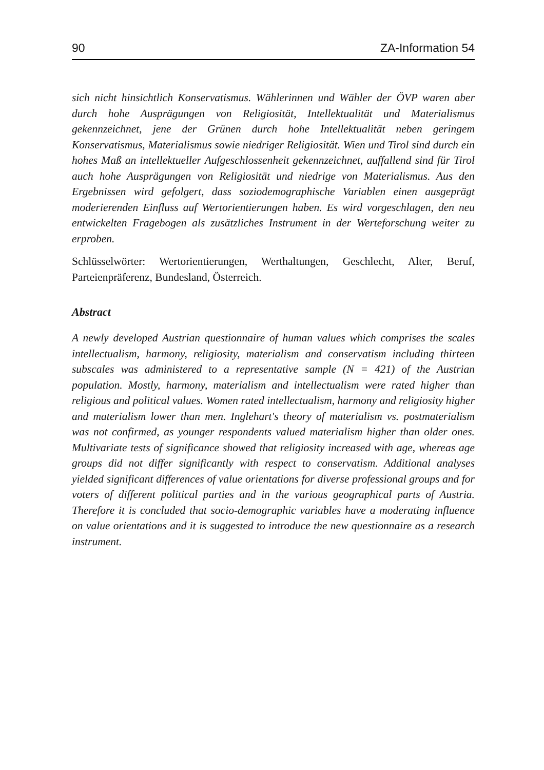90 ZA-Information 54
sich nicht hinsichtlich Konservatismus. Wählerinnen und Wähler der ÖVP waren aber durch hohe Ausprägungen von Religiosität, Intellektualität und Materialismus gekennzeichnet, jene der Grünen durch hohe Intellektualität neben geringem Konservatismus, Materialismus sowie niedriger Religiosität. Wien und Tirol sind durch ein hohes Maß an intellektueller Aufgeschlossenheit gekennzeichnet, auffallend sind für Tirol auch hohe Ausprägungen von Religiosität und niedrige von Materialismus. Aus den Ergebnissen wird gefolgert, dass soziodemographische Variablen einen ausgeprägt moderierenden Einfluss auf Wertorientierungen haben. Es wird vorgeschlagen, den neu entwickelten Fragebogen als zusätzliches Instrument in der Werteforschung weiter zu erproben.
Schlüsselwörter: Wertorientierungen, Werthaltungen, Geschlecht, Alter, Beruf, Parteienpräferenz, Bundesland, Österreich.
Abstract
A newly developed Austrian questionnaire of human values which comprises the scales intellectualism, harmony, religiosity, materialism and conservatism including thirteen subscales was administered to a representative sample (N = 421) of the Austrian population. Mostly, harmony, materialism and intellectualism were rated higher than religious and political values. Women rated intellectualism, harmony and religiosity higher and materialism lower than men. Inglehart's theory of materialism vs. postmaterialism was not confirmed, as younger respondents valued materialism higher than older ones. Multivariate tests of significance showed that religiosity increased with age, whereas age groups did not differ significantly with respect to conservatism. Additional analyses yielded significant differences of value orientations for diverse professional groups and for voters of different political parties and in the various geographical parts of Austria. Therefore it is concluded that socio-demographic variables have a moderating influence on value orientations and it is suggested to introduce the new questionnaire as a research instrument.